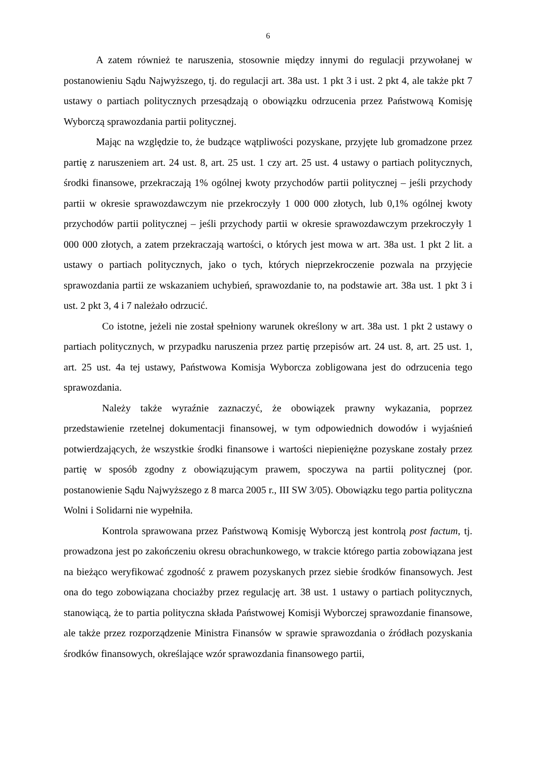6
A zatem również te naruszenia, stosownie między innymi do regulacji przywołanej w postanowieniu Sądu Najwyższego, tj. do regulacji art. 38a ust. 1 pkt 3 i ust. 2 pkt 4, ale także pkt 7 ustawy o partiach politycznych przesądzają o obowiązku odrzucenia przez Państwową Komisję Wyborczą sprawozdania partii politycznej.
Mając na względzie to, że budzące wątpliwości pozyskane, przyjęte lub gromadzone przez partię z naruszeniem art. 24 ust. 8, art. 25 ust. 1 czy art. 25 ust. 4 ustawy o partiach politycznych, środki finansowe, przekraczają 1% ogólnej kwoty przychodów partii politycznej – jeśli przychody partii w okresie sprawozdawczym nie przekroczyły 1 000 000 złotych, lub 0,1% ogólnej kwoty przychodów partii politycznej – jeśli przychody partii w okresie sprawozdawczym przekroczyły 1 000 000 złotych, a zatem przekraczają wartości, o których jest mowa w art. 38a ust. 1 pkt 2 lit. a ustawy o partiach politycznych, jako o tych, których nieprzekroczenie pozwala na przyjęcie sprawozdania partii ze wskazaniem uchybień, sprawozdanie to, na podstawie art. 38a ust. 1 pkt 3 i ust. 2 pkt 3, 4 i 7 należało odrzucić.
Co istotne, jeżeli nie został spełniony warunek określony w art. 38a ust. 1 pkt 2 ustawy o partiach politycznych, w przypadku naruszenia przez partię przepisów art. 24 ust. 8, art. 25 ust. 1, art. 25 ust. 4a tej ustawy, Państwowa Komisja Wyborcza zobligowana jest do odrzucenia tego sprawozdania.
Należy także wyraźnie zaznaczyć, że obowiązek prawny wykazania, poprzez przedstawienie rzetelnej dokumentacji finansowej, w tym odpowiednich dowodów i wyjaśnień potwierdzających, że wszystkie środki finansowe i wartości niepieniężne pozyskane zostały przez partię w sposób zgodny z obowiązującym prawem, spoczywa na partii politycznej (por. postanowienie Sądu Najwyższego z 8 marca 2005 r., III SW 3/05). Obowiązku tego partia polityczna Wolni i Solidarni nie wypełniła.
Kontrola sprawowana przez Państwową Komisję Wyborczą jest kontrolą post factum, tj. prowadzona jest po zakończeniu okresu obrachunkowego, w trakcie którego partia zobowiązana jest na bieżąco weryfikować zgodność z prawem pozyskanych przez siebie środków finansowych. Jest ona do tego zobowiązana chociażby przez regulację art. 38 ust. 1 ustawy o partiach politycznych, stanowiącą, że to partia polityczna składa Państwowej Komisji Wyborczej sprawozdanie finansowe, ale także przez rozporządzenie Ministra Finansów w sprawie sprawozdania o źródłach pozyskania środków finansowych, określające wzór sprawozdania finansowego partii,